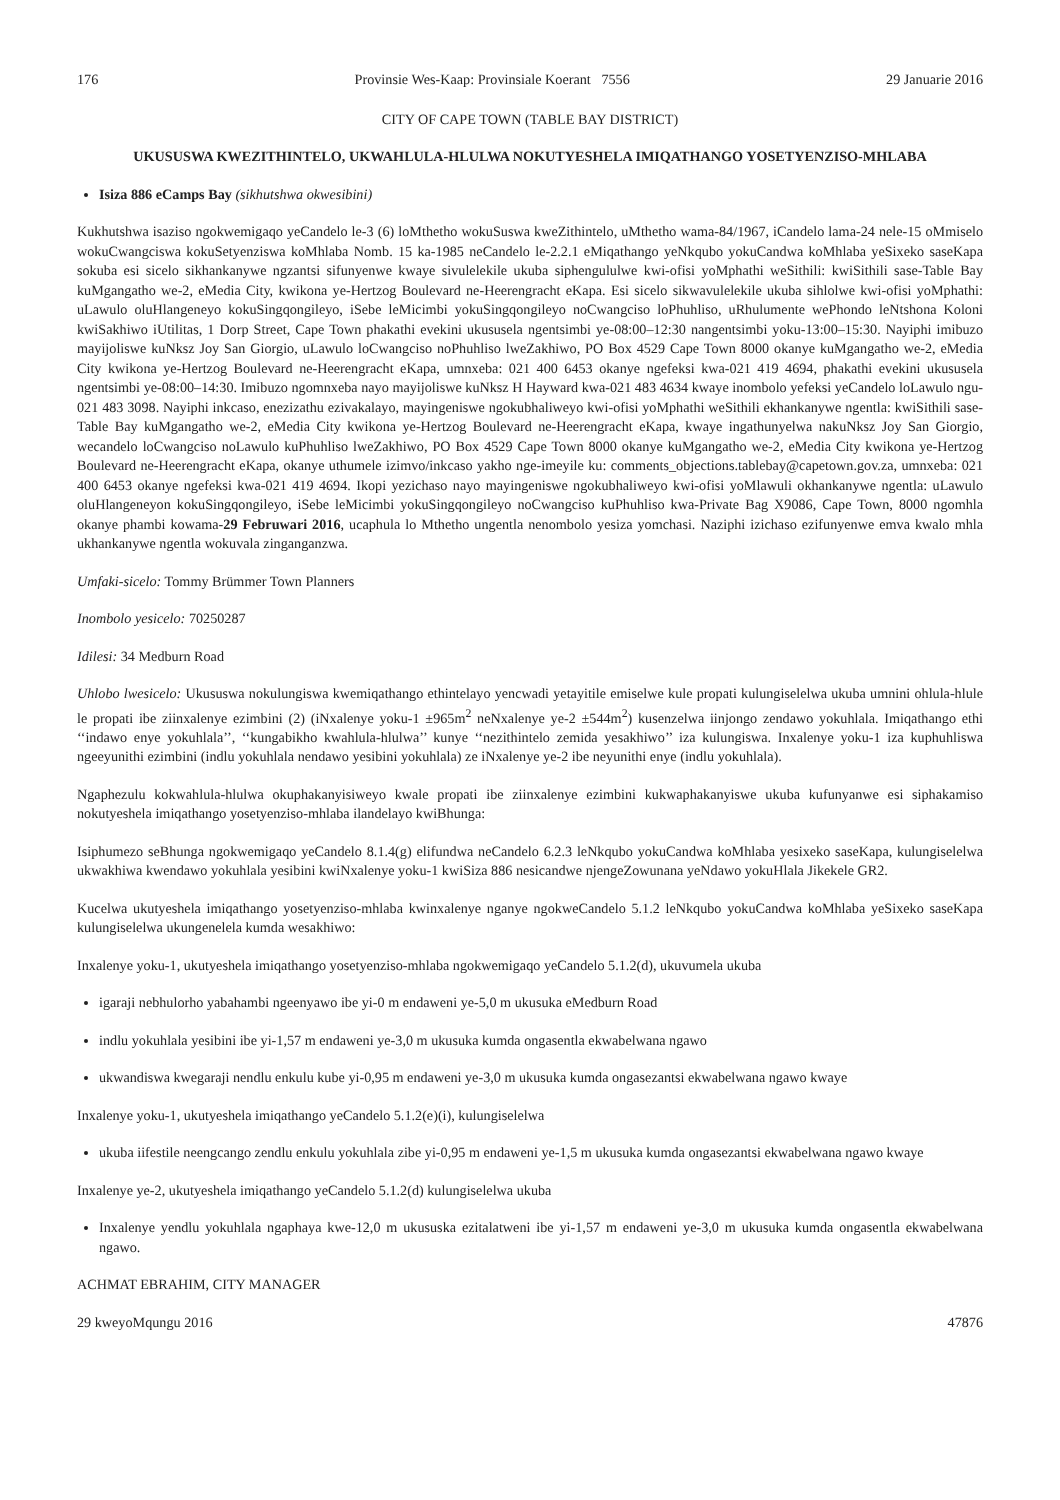176 Provinsie Wes-Kaap: Provinsiale Koerant 7556 29 Januarie 2016
CITY OF CAPE TOWN (TABLE BAY DISTRICT)
UKUSUSWA KWEZITHINTELO, UKWAHLULA-HLULWA NOKUTYESHELA IMIQATHANGO YOSETYENZISO-MHLABA
Isiza 886 eCamps Bay (sikhutshwa okwesibini)
Kukhutshwa isaziso ngokwemigaqo yeCandelo le-3 (6) loMthetho wokuSuswa kweZithintelo, uMthetho wama-84/1967, iCandelo lama-24 nele-15 oMmiselo wokuCwangciswa kokuSetyenziswa koMhlaba Nomb. 15 ka-1985 neCandelo le-2.2.1 eMiqathango yeNkqubo yokuCandwa koMhlaba yeSixeko saseKapa sokuba esi sicelo sikhankanywe ngzantsi sifunyenwe kwaye sivulelekile ukuba siphengululwe kwi-ofisi yoMphathi weSithili: kwiSithili sase-Table Bay kuMgangatho we-2, eMedia City, kwikona ye-Hertzog Boulevard ne-Heerengracht eKapa. Esi sicelo sikwavulelekile ukuba sihlolwe kwi-ofisi yoMphathi: uLawulo oluHlangeneyo kokuSingqongileyo, iSebe leMicimbi yokuSingqongileyo noCwangciso loPhuhliso, uRhulumente wePhondo leNtshona Koloni kwiSakhiwo iUtilitas, 1 Dorp Street, Cape Town phakathi evekini ukususela ngentsimbi ye-08:00–12:30 nangentsimbi yoku-13:00–15:30. Nayiphi imibuzo mayijoliswe kuNksz Joy San Giorgio, uLawulo loCwangciso noPhuhliso lweZakhiwo, PO Box 4529 Cape Town 8000 okanye kuMgangatho we-2, eMedia City kwikona ye-Hertzog Boulevard ne-Heerengracht eKapa, umnxeba: 021 400 6453 okanye ngefeksi kwa-021 419 4694, phakathi evekini ukususela ngentsimbi ye-08:00–14:30. Imibuzo ngomnxeba nayo mayijoliswe kuNksz H Hayward kwa-021 483 4634 kwaye inombolo yefeksi yeCandelo loLawulo ngu-021 483 3098. Nayiphi inkcaso, enezizathu ezivakalayo, mayingeniswe ngokubhaliweyo kwi-ofisi yoMphathi weSithili ekhankanywe ngentla: kwiSithili sase-Table Bay kuMgangatho we-2, eMedia City kwikona ye-Hertzog Boulevard ne-Heerengracht eKapa, kwaye ingathunyelwa nakuNksz Joy San Giorgio, wecandelo loCwangciso noLawulo kuPhuhliso lweZakhiwo, PO Box 4529 Cape Town 8000 okanye kuMgangatho we-2, eMedia City kwikona ye-Hertzog Boulevard ne-Heerengracht eKapa, okanye uthumele izimvo/inkcaso yakho nge-imeyile ku: comments_objections.tablebay@capetown.gov.za, umnxeba: 021 400 6453 okanye ngefeksi kwa-021 419 4694. Ikopi yezichaso nayo mayingeniswe ngokubhaliweyo kwi-ofisi yoMlawuli okhankanywe ngentla: uLawulo oluHlangeneyon kokuSingqongileyo, iSebe leMicimbi yokuSingqongileyo noCwangciso kuPhuhliso kwa-Private Bag X9086, Cape Town, 8000 ngomhla okanye phambi kowama-29 Februwari 2016, ucaphula lo Mthetho ungentla nenombolo yesiza yomchasi. Naziphi izichaso ezifunyenwe emva kwalo mhla ukhankanywe ngentla wokuvala zinganganzwa.
Umfaki-sicelo: Tommy Brümmer Town Planners
Inombolo yesicelo: 70250287
Idilesi: 34 Medburn Road
Uhlobo lwesicelo: Ukususwa nokulungiswa kwemiqathango ethintelayo yencwadi yetayitile emiselwe kule propati kulungiselelwa ukuba umnini ohlula-hlule le propati ibe ziinxalenye ezimbini (2) (iNxalenye yoku-1 ±965m<sup>2</sup> neNxalenye ye-2 ±544m<sup>2</sup>) kusenzelwa iinjongo zendawo yokuhlala. Imiqathango ethi ‘‘indawo enye yokuhlala’’, ‘‘kungabikho kwahlula-hlulwa’’ kunye ‘‘nezithintelo zemida yesakhiwo’’ iza kulungiswa. Inxalenye yoku-1 iza kuphuhliswa ngeeyunithi ezimbini (indlu yokuhlala nendawo yesibini yokuhlala) ze iNxalenye ye-2 ibe neyunithi enye (indlu yokuhlala).
Ngaphezulu kokwahlula-hlulwa okuphakanyisiweyo kwale propati ibe ziinxalenye ezimbini kukwaphakanyiswe ukuba kufunyanwe esi siphakamiso nokutyeshela imiqathango yosetyenziso-mhlaba ilandelayo kwiBhunga:
Isiphumezo seBhunga ngokwemigaqo yeCandelo 8.1.4(g) elifundwa neCandelo 6.2.3 leNkqubo yokuCandwa koMhlaba yesixeko saseKapa, kulungiselelwa ukwakhiwa kwendawo yokuhlala yesibini kwiNxalenye yoku-1 kwiSiza 886 nesicandwe njengeZowunana yeNdawo yokuHlala Jikekele GR2.
Kucelwa ukutyeshela imiqathango yosetyenziso-mhlaba kwinxalenye nganye ngokweCandelo 5.1.2 leNkqubo yokuCandwa koMhlaba yeSixeko saseKapa kulungiselelwa ukungenelela kumda wesakhiwo:
Inxalenye yoku-1, ukutyeshela imiqathango yosetyenziso-mhlaba ngokwemigaqo yeCandelo 5.1.2(d), ukuvumela ukuba
igaraji nebhulorho yabahambi ngeenyawo ibe yi-0 m endaweni ye-5,0 m ukusuka eMedburn Road
indlu yokuhlala yesibini ibe yi-1,57 m endaweni ye-3,0 m ukusuka kumda ongasentla ekwabelwana ngawo
ukwandiswa kwegaraji nendlu enkulu kube yi-0,95 m endaweni ye-3,0 m ukusuka kumda ongasezantsi ekwabelwana ngawo kwaye
Inxalenye yoku-1, ukutyeshela imiqathango yeCandelo 5.1.2(e)(i), kulungiselelwa
ukuba iifestile neengcango zendlu enkulu yokuhlala zibe yi-0,95 m endaweni ye-1,5 m ukusuka kumda ongasezantsi ekwabelwana ngawo kwaye
Inxalenye ye-2, ukutyeshela imiqathango yeCandelo 5.1.2(d) kulungiselelwa ukuba
Inxalenye yendlu yokuhlala ngaphaya kwe-12,0 m ukususka ezitalatweni ibe yi-1,57 m endaweni ye-3,0 m ukusuka kumda ongasentla ekwabelwana ngawo.
ACHMAT EBRAHIM, CITY MANAGER
29 kweyoMqungu 2016 47876